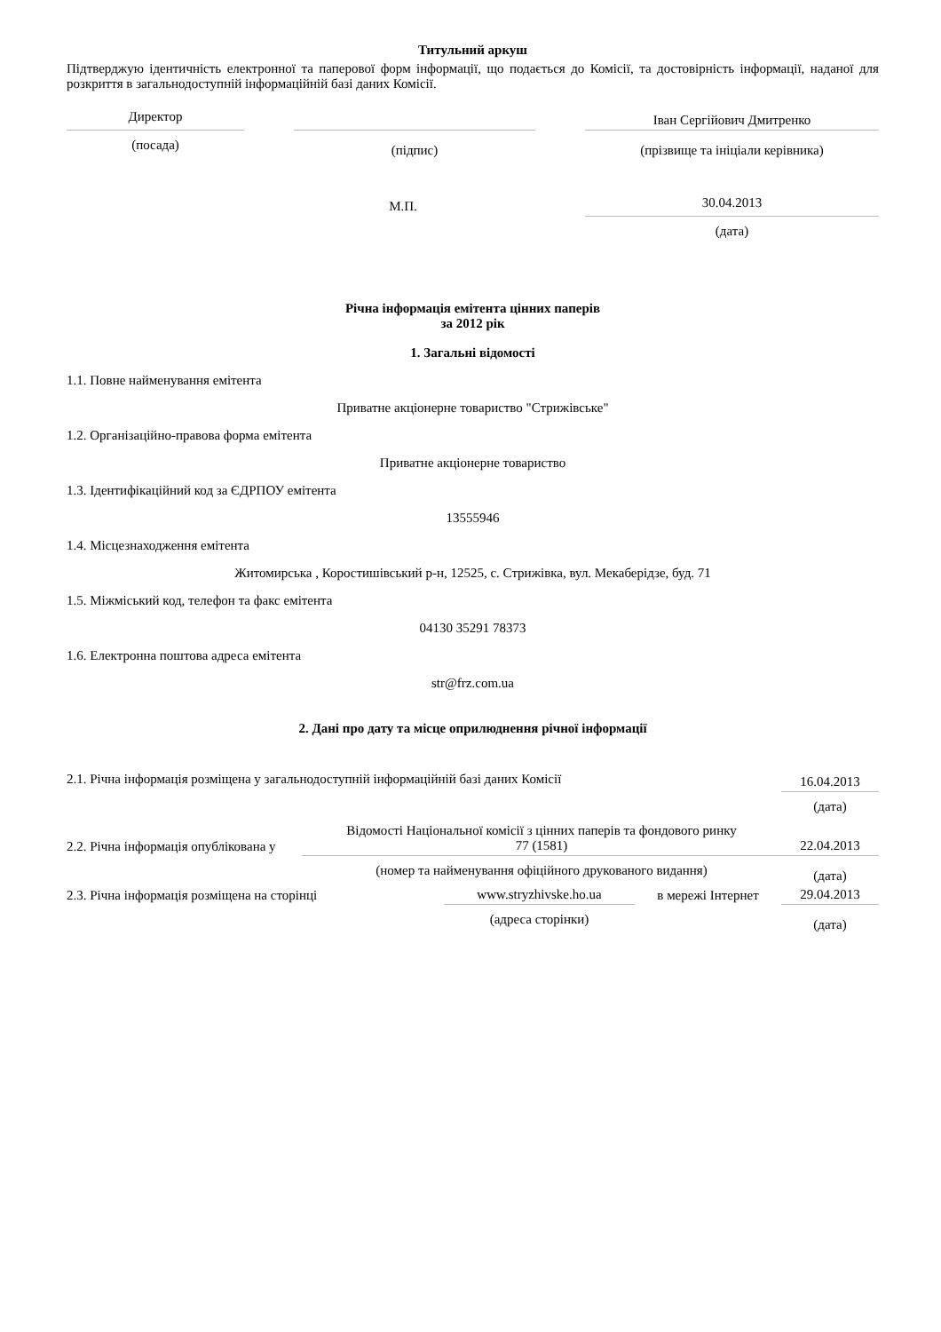Титульний аркуш
Підтверджую ідентичність електронної та паперової форм інформації, що подається до Комісії, та достовірність інформації, наданої для розкриття в загальнодоступній інформаційній базі даних Комісії.
| Директор | | | | Іван Сергійович Дмитренко |
| (посада) | | (підпис) | | (прізвище та ініціали керівника) |
| М.П. | | | | 30.04.2013 |
| | | | | (дата) |
Річна інформація емітента цінних паперів
за 2012 рік
1. Загальні відомості
1.1. Повне найменування емітента
Приватне акціонерне товариство "Стрижівське"
1.2. Організаційно-правова форма емітента
Приватне акціонерне товариство
1.3. Ідентифікаційний код за ЄДРПОУ емітента
13555946
1.4. Місцезнаходження емітента
Житомирська , Коростишівський р-н, 12525, с. Стрижівка, вул. Мекаберідзе, буд. 71
1.5. Міжміський код, телефон та факс емітента
04130 35291 78373
1.6. Електронна поштова адреса емітента
str@frz.com.ua
2. Дані про дату та місце оприлюднення річної інформації
| 2.1. Річна інформація розміщена у загальнодоступній інформаційній базі даних Комісії | | | | 16.04.2013 |
| | | | | (дата) |
| 2.2. Річна інформація опублікована у | Відомості Національної комісії з цінних паперів та фондового ринку 77 (1581) | | | 22.04.2013 |
| | (номер та найменування офіційного друкованого видання) | | | (дата) |
| 2.3. Річна інформація розміщена на сторінці | | www.stryzhivske.ho.ua | в мережі Інтернет | 29.04.2013 |
| | | (адреса сторінки) | | (дата) |